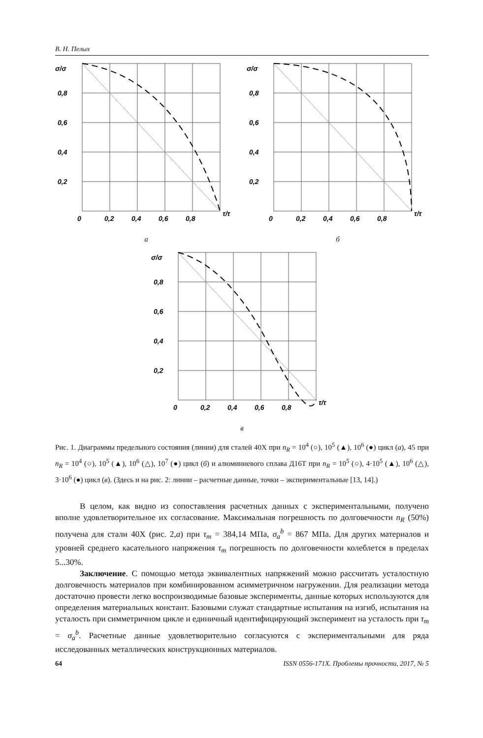В. Н. Пелых
σ/σ
0,8
0,6
0,4
0,2
0
0,2
0,4
0,6
0,8
τ/τ
а
σ/σ
0,8
0,6
0,4
0,2
0
0,2
0,4
0,6
0,8
τ/τ
б
σ/σ
0,8
0,6
0,4
0,2
0
0,2
0,4
0,6
0,8
τ/τ
в
Рис. 1. Диаграммы предельного состояния (линии) для сталей 40Х при n<sub>R</sub> = 10<sup>4</sup> (○), 10<sup>5</sup> (▲), 10<sup>6</sup> (●) цикл (а), 45 при n<sub>R</sub> = 10<sup>4</sup> (○), 10<sup>5</sup> (▲), 10<sup>6</sup> (△), 10<sup>7</sup> (●) цикл (б) и алюминиевого сплава Д16Т при n<sub>R</sub> = 10<sup>5</sup> (○), 4·10<sup>5</sup> (▲), 10<sup>6</sup> (△), 3·10<sup>6</sup> (●) цикл (в). (Здесь и на рис. 2: линии – расчетные данные, точки – экспериментальные [13, 14].)
В целом, как видно из сопоставления расчетных данных с экспериментальными, получено вполне удовлетворительное их согласование. Максимальная погрешность по долговечности n<sub>R</sub> (50%) получена для стали 40Х (рис. 2,а) при τ<sub>m</sub> = 384,14 МПа, σ<sub>a</sub><sup>b</sup> = 867 МПа. Для других материалов и уровней среднего касательного напряжения τ<sub>m</sub> погрешность по долговечности колеблется в пределах 5...30%.
Заключение. С помощью метода эквивалентных напряжений можно рассчитать усталостную долговечность материалов при комбинированном асимметричном нагружении. Для реализации метода достаточно провести легко воспроизводимые базовые эксперименты, данные которых используются для определения материальных констант. Базовыми служат стандартные испытания на изгиб, испытания на усталость при симметричном цикле и единичный идентифицирующий эксперимент на усталость при τ<sub>m</sub> = σ<sub>a</sub><sup>b</sup>. Расчетные данные удовлетворительно согласуются с экспериментальными для ряда исследованных металлических конструкционных материалов.
64 ISSN 0556-171X. Проблемы прочности, 2017, № 5